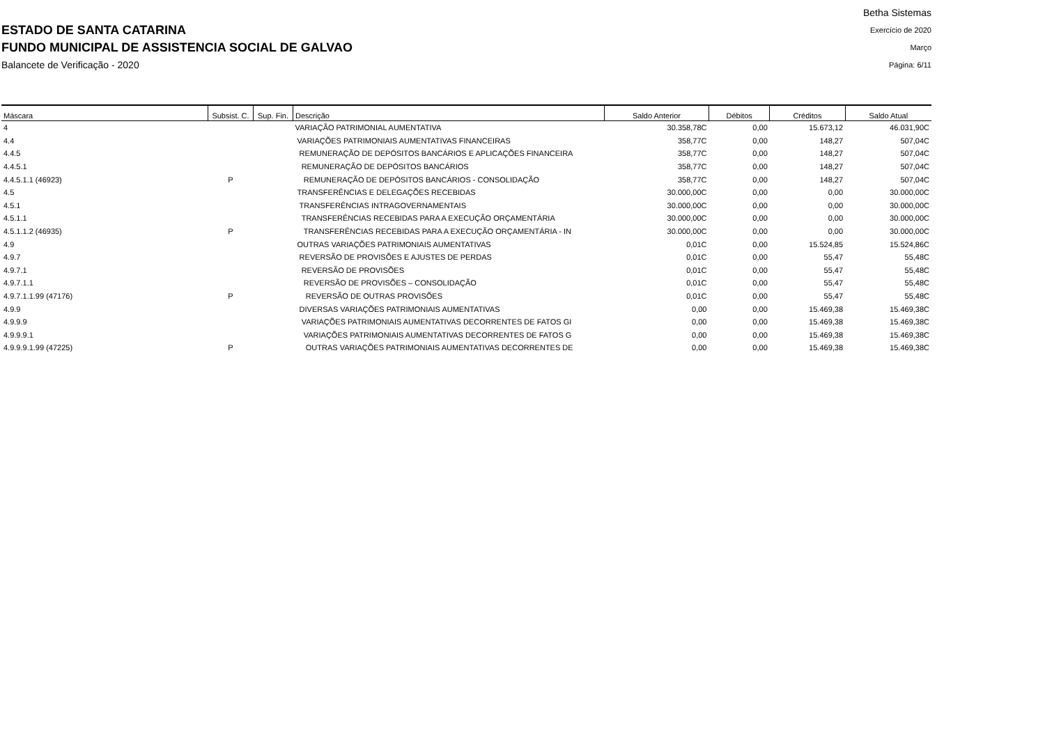ESTADO DE SANTA CATARINA
FUNDO MUNICIPAL DE ASSISTENCIA SOCIAL DE GALVAO
Balancete de Verificação - 2020
Betha Sistemas
Exercício de 2020
Março
Página: 6/11
| Máscara | Subsist. C. | Sup. Fin. | Descrição | Saldo Anterior | Débitos | Créditos | Saldo Atual |
| --- | --- | --- | --- | --- | --- | --- | --- |
| 4 | | | VARIAÇÃO PATRIMONIAL AUMENTATIVA | 30.358,78C | 0,00 | 15.673,12 | 46.031,90C |
| 4.4 | | | VARIAÇÕES PATRIMONIAIS AUMENTATIVAS FINANCEIRAS | 358,77C | 0,00 | 148,27 | 507,04C |
| 4.4.5 | | | REMUNERAÇÃO DE DEPÓSITOS BANCÁRIOS E APLICAÇÕES FINANCEIRA | 358,77C | 0,00 | 148,27 | 507,04C |
| 4.4.5.1 | | | REMUNERAÇÃO DE DEPÓSITOS BANCÁRIOS | 358,77C | 0,00 | 148,27 | 507,04C |
| 4.4.5.1.1 (46923) | P | | REMUNERAÇÃO DE DEPÓSITOS BANCÁRIOS - CONSOLIDAÇÃO | 358,77C | 0,00 | 148,27 | 507,04C |
| 4.5 | | | TRANSFERÊNCIAS E DELEGAÇÕES RECEBIDAS | 30.000,00C | 0,00 | 0,00 | 30.000,00C |
| 4.5.1 | | | TRANSFERÊNCIAS INTRAGOVERNAMENTAIS | 30.000,00C | 0,00 | 0,00 | 30.000,00C |
| 4.5.1.1 | | | TRANSFERÊNCIAS RECEBIDAS PARA A EXECUÇÃO ORÇAMENTÁRIA | 30.000,00C | 0,00 | 0,00 | 30.000,00C |
| 4.5.1.1.2 (46935) | P | | TRANSFERÊNCIAS RECEBIDAS PARA A EXECUÇÃO ORÇAMENTÁRIA - IN | 30.000,00C | 0,00 | 0,00 | 30.000,00C |
| 4.9 | | | OUTRAS VARIAÇÕES PATRIMONIAIS AUMENTATIVAS | 0,01C | 0,00 | 15.524,85 | 15.524,86C |
| 4.9.7 | | | REVERSÃO DE PROVISÕES E AJUSTES DE PERDAS | 0,01C | 0,00 | 55,47 | 55,48C |
| 4.9.7.1 | | | REVERSÃO DE PROVISÕES | 0,01C | 0,00 | 55,47 | 55,48C |
| 4.9.7.1.1 | | | REVERSÃO DE PROVISÕES – CONSOLIDAÇÃO | 0,01C | 0,00 | 55,47 | 55,48C |
| 4.9.7.1.1.99 (47176) | P | | REVERSÃO DE OUTRAS PROVISÕES | 0,01C | 0,00 | 55,47 | 55,48C |
| 4.9.9 | | | DIVERSAS VARIAÇÕES PATRIMONIAIS AUMENTATIVAS | 0,00 | 0,00 | 15.469,38 | 15.469,38C |
| 4.9.9.9 | | | VARIAÇÕES PATRIMONIAIS AUMENTATIVAS DECORRENTES DE FATOS GI | 0,00 | 0,00 | 15.469,38 | 15.469,38C |
| 4.9.9.9.1 | | | VARIAÇÕES PATRIMONIAIS AUMENTATIVAS DECORRENTES DE FATOS G | 0,00 | 0,00 | 15.469,38 | 15.469,38C |
| 4.9.9.9.1.99 (47225) | P | | OUTRAS VARIAÇÕES PATRIMONIAIS AUMENTATIVAS DECORRENTES DE | 0,00 | 0,00 | 15.469,38 | 15.469,38C |